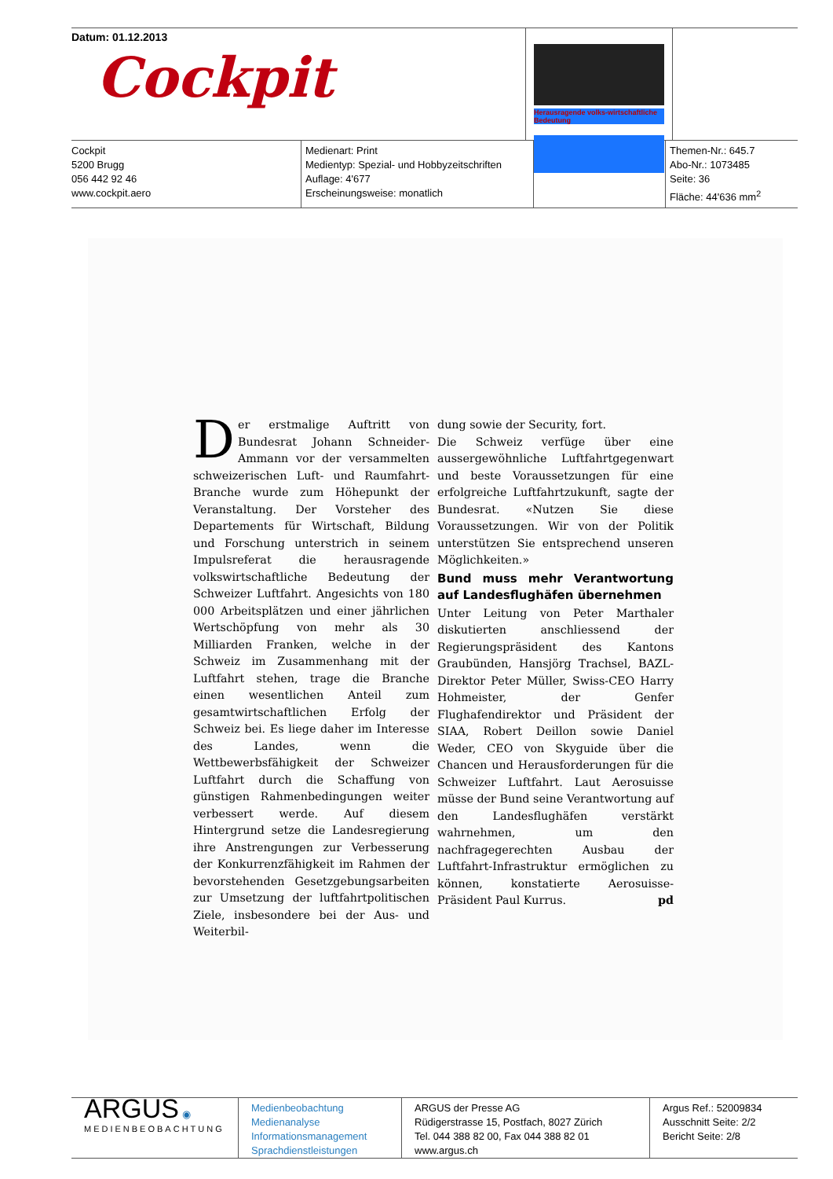Datum: 01.12.2013
Cockpit
Herausragende volks-wirtschaftliche Bedeutung
Cockpit
5200 Brugg
056 442 92 46
www.cockpit.aero
Medienart: Print
Medientyp: Spezial- und Hobbyzeitschriften
Auflage: 4'677
Erscheinungsweise: monatlich
Themen-Nr.: 645.7
Abo-Nr.: 1073485
Seite: 36
Fläche: 44'636 mm<sup>2</sup>
Der erstmalige Auftritt von Bundesrat Johann Schneider-Ammann vor der versammelten schweizerischen Luft- und Raumfahrt-Branche wurde zum Höhepunkt der Veranstaltung. Der Vorsteher des Departements für Wirtschaft, Bildung und Forschung unterstrich in seinem Impulsreferat die herausragende volkswirtschaftliche Bedeutung der Schweizer Luftfahrt. Angesichts von 180 000 Arbeitsplätzen und einer jährlichen Wertschöpfung von mehr als 30 Milliarden Franken, welche in der Schweiz im Zusammenhang mit der Luftfahrt stehen, trage die Branche einen wesentlichen Anteil zum gesamtwirtschaftlichen Erfolg der Schweiz bei. Es liege daher im Interesse des Landes, wenn die Wettbewerbsfähigkeit der Schweizer Luftfahrt durch die Schaffung von günstigen Rahmenbedingungen weiter verbessert werde. Auf diesem Hintergrund setze die Landesregierung ihre Anstrengungen zur Verbesserung der Konkurrenzfähigkeit im Rahmen der bevorstehenden Gesetzgebungsarbeiten zur Umsetzung der luftfahrtpolitischen Ziele, insbesondere bei der Aus- und Weiterbil-
dung sowie der Security, fort.
Die Schweiz verfüge über eine aussergewöhnliche Luftfahrtgegenwart und beste Voraussetzungen für eine erfolgreiche Luftfahrtzukunft, sagte der Bundesrat. «Nutzen Sie diese Voraussetzungen. Wir von der Politik unterstützen Sie entsprechend unseren Möglichkeiten.»
Bund muss mehr Verantwortung auf Landesflughäfen übernehmen
Unter Leitung von Peter Marthaler diskutierten anschliessend der Regierungspräsident des Kantons Graubünden, Hansjörg Trachsel, BAZL-Direktor Peter Müller, Swiss-CEO Harry Hohmeister, der Genfer Flughafendirektor und Präsident der SIAA, Robert Deillon sowie Daniel Weder, CEO von Skyguide über die Chancen und Herausforderungen für die Schweizer Luftfahrt. Laut Aerosuisse müsse der Bund seine Verantwortung auf den Landesflughäfen verstärkt wahrnehmen, um den nachfragegerechten Ausbau der Luftfahrt-Infrastruktur ermöglichen zu können, konstatierte Aerosuisse-Präsident Paul Kurrus. pd
ARGUS ◉
MEDIENBEOBACHTUNG
Medienbeobachtung
Medienanalyse
Informationsmanagement
Sprachdienstleistungen
ARGUS der Presse AG
Rüdigerstrasse 15, Postfach, 8027 Zürich
Tel. 044 388 82 00, Fax 044 388 82 01
www.argus.ch
Argus Ref.: 52009834
Ausschnitt Seite: 2/2
Bericht Seite: 2/8